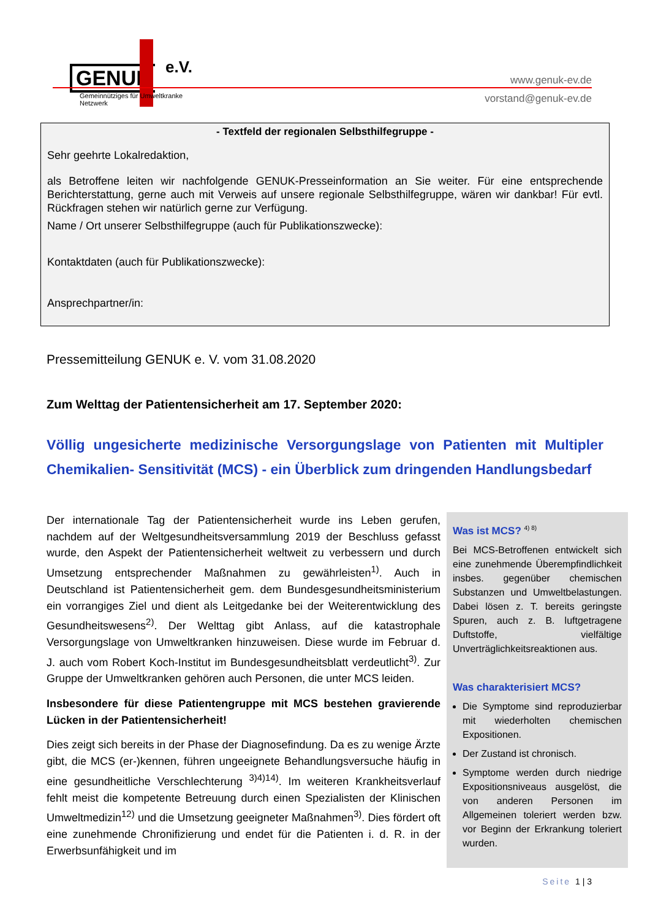GENUK e.V.
Gemeinnütziges für Umweltkranke Netzwerk
www.genuk-ev.de
vorstand@genuk-ev.de
- Textfeld der regionalen Selbsthilfegruppe -
Sehr geehrte Lokalredaktion,
als Betroffene leiten wir nachfolgende GENUK-Presseinformation an Sie weiter. Für eine entsprechende Berichterstattung, gerne auch mit Verweis auf unsere regionale Selbsthilfegruppe, wären wir dankbar! Für evtl. Rückfragen stehen wir natürlich gerne zur Verfügung.
Name / Ort unserer Selbsthilfegruppe (auch für Publikationszwecke):
Kontaktdaten (auch für Publikationszwecke):
Ansprechpartner/in:
Pressemitteilung GENUK e. V. vom 31.08.2020
Zum Welttag der Patientensicherheit am 17. September 2020:
Völlig ungesicherte medizinische Versorgungslage von Patienten mit Multipler Chemikalien- Sensitivität (MCS) - ein Überblick zum dringenden Handlungsbedarf
Der internationale Tag der Patientensicherheit wurde ins Leben gerufen, nachdem auf der Weltgesundheitsversammlung 2019 der Beschluss gefasst wurde, den Aspekt der Patientensicherheit weltweit zu verbessern und durch Umsetzung entsprechender Maßnahmen zu gewährleisten<sup>1)</sup>. Auch in Deutschland ist Patientensicherheit gem. dem Bundesgesundheitsministerium ein vorrangiges Ziel und dient als Leitgedanke bei der Weiterentwicklung des Gesundheitswesens<sup>2)</sup>. Der Welttag gibt Anlass, auf die katastrophale Versorgungslage von Umweltkranken hinzuweisen. Diese wurde im Februar d. J. auch vom Robert Koch-Institut im Bundesgesundheitsblatt verdeutlicht<sup>3)</sup>. Zur Gruppe der Umweltkranken gehören auch Personen, die unter MCS leiden.
Insbesondere für diese Patientengruppe mit MCS bestehen gravierende Lücken in der Patientensicherheit!
Dies zeigt sich bereits in der Phase der Diagnosefindung. Da es zu wenige Ärzte gibt, die MCS (er-)kennen, führen ungeeignete Behandlungsversuche häufig in eine gesundheitliche Verschlechterung <sup>3)4)14)</sup>. Im weiteren Krankheitsverlauf fehlt meist die kompetente Betreuung durch einen Spezialisten der Klinischen Umweltmedizin<sup>12)</sup> und die Umsetzung geeigneter Maßnahmen<sup>3)</sup>. Dies fördert oft eine zunehmende Chronifizierung und endet für die Patienten i. d. R. in der Erwerbsunfähigkeit und im
Was ist MCS? <sup>4) 8)</sup>
Bei MCS-Betroffenen entwickelt sich eine zunehmende Überempfindlichkeit insbes. gegenüber chemischen Substanzen und Umweltbelastungen. Dabei lösen z. T. bereits geringste Spuren, auch z. B. luftgetragene Duftstoffe, vielfältige Unverträglichkeitsreaktionen aus.
Was charakterisiert MCS?
Die Symptome sind reproduzierbar mit wiederholten chemischen Expositionen.
Der Zustand ist chronisch.
Symptome werden durch niedrige Expositionsniveaus ausgelöst, die von anderen Personen im Allgemeinen toleriert werden bzw. vor Beginn der Erkrankung toleriert wurden.
Seite 1 | 3